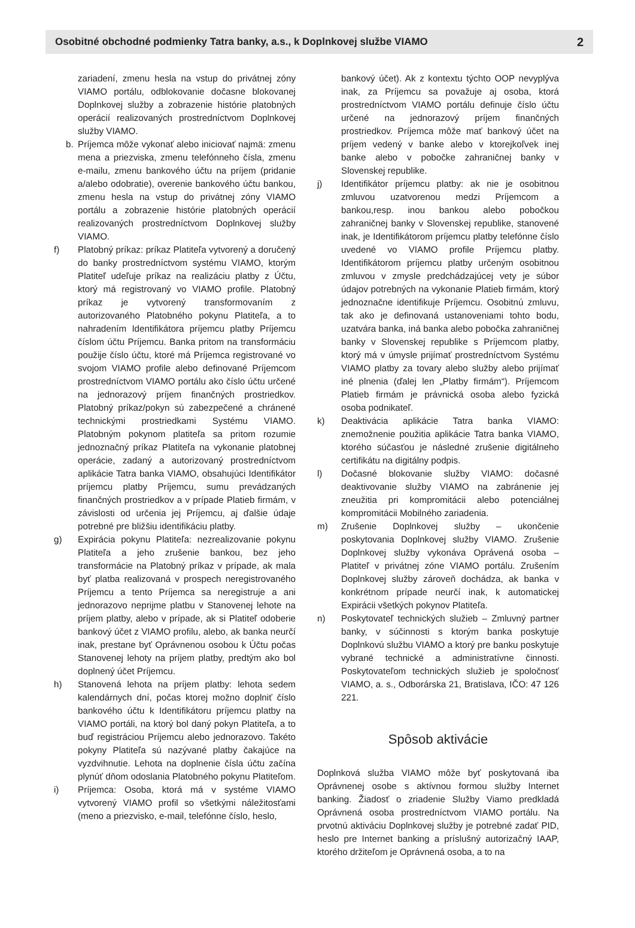Osobitné obchodné podmienky Tatra banky, a.s., k Doplnkovej službe VIAMO 2
zariadení, zmenu hesla na vstup do privátnej zóny VIAMO portálu, odblokovanie dočasne blokovanej Doplnkovej služby a zobrazenie histórie platobných operácií realizovaných prostredníctvom Doplnkovej služby VIAMO.
b. Príjemca môže vykonať alebo iniciovať najmä: zmenu mena a priezviska, zmenu telefónneho čísla, zmenu e-mailu, zmenu bankového účtu na príjem (pridanie a/alebo odobratie), overenie bankového účtu bankou, zmenu hesla na vstup do privátnej zóny VIAMO portálu a zobrazenie histórie platobných operácií realizovaných prostredníctvom Doplnkovej služby VIAMO.
f) Platobný príkaz: príkaz Platiteľa vytvorený a doručený do banky prostredníctvom systému VIAMO, ktorým Platiteľ udeľuje príkaz na realizáciu platby z Účtu, ktorý má registrovaný vo VIAMO profile. Platobný príkaz je vytvorený transformovaním z autorizovaného Platobného pokynu Platiteľa, a to nahradením Identifikátora príjemcu platby Príjemcu číslom účtu Príjemcu. Banka pritom na transformáciu použije číslo účtu, ktoré má Príjemca registrované vo svojom VIAMO profile alebo definované Príjemcom prostredníctvom VIAMO portálu ako číslo účtu určené na jednorazový príjem finančných prostriedkov. Platobný príkaz/pokyn sú zabezpečené a chránené technickými prostriedkami Systému VIAMO. Platobným pokynom platiteľa sa pritom rozumie jednoznačný príkaz Platiteľa na vykonanie platobnej operácie, zadaný a autorizovaný prostredníctvom aplikácie Tatra banka VIAMO, obsahujúci Identifikátor príjemcu platby Príjemcu, sumu prevádzaných finančných prostriedkov a v prípade Platieb firmám, v závislosti od určenia jej Príjemcu, aj ďalšie údaje potrebné pre bližšiu identifikáciu platby.
g) Expirácia pokynu Platiteľa: nezrealizovanie pokynu Platiteľa a jeho zrušenie bankou, bez jeho transformácie na Platobný príkaz v prípade, ak mala byť platba realizovaná v prospech neregistrovaného Príjemcu a tento Príjemca sa neregistruje a ani jednorazovo neprijme platbu v Stanovenej lehote na príjem platby, alebo v prípade, ak si Platiteľ odoberie bankový účet z VIAMO profilu, alebo, ak banka neurčí inak, prestane byť Oprávnenou osobou k Účtu počas Stanovenej lehoty na príjem platby, predtým ako bol doplnený účet Príjemcu.
h) Stanovená lehota na príjem platby: lehota sedem kalendárnych dní, počas ktorej možno doplniť číslo bankového účtu k Identifikátoru príjemcu platby na VIAMO portáli, na ktorý bol daný pokyn Platiteľa, a to buď registráciou Príjemcu alebo jednorazovo. Takéto pokyny Platiteľa sú nazývané platby čakajúce na vyzdvihnutie. Lehota na doplnenie čísla účtu začína plynúť dňom odoslania Platobného pokynu Platiteľom.
i) Príjemca: Osoba, ktorá má v systéme VIAMO vytvorený VIAMO profil so všetkými náležitosťami (meno a priezvisko, e-mail, telefónne číslo, heslo,
bankový účet). Ak z kontextu týchto OOP nevyplýva inak, za Príjemcu sa považuje aj osoba, ktorá prostredníctvom VIAMO portálu definuje číslo účtu určené na jednorazový príjem finančných prostriedkov. Príjemca môže mať bankový účet na príjem vedený v banke alebo v ktorejkoľvek inej banke alebo v pobočke zahraničnej banky v Slovenskej republike.
j) Identifikátor príjemcu platby: ak nie je osobitnou zmluvou uzatvorenou medzi Príjemcom a bankou,resp. inou bankou alebo pobočkou zahraničnej banky v Slovenskej republike, stanovené inak, je Identifikátorom príjemcu platby telefónne číslo uvedené vo VIAMO profile Príjemcu platby. Identifikátorom príjemcu platby určeným osobitnou zmluvou v zmysle predchádzajúcej vety je súbor údajov potrebných na vykonanie Platieb firmám, ktorý jednoznačne identifikuje Príjemcu. Osobitnú zmluvu, tak ako je definovaná ustanoveniami tohto bodu, uzatvára banka, iná banka alebo pobočka zahraničnej banky v Slovenskej republike s Príjemcom platby, ktorý má v úmysle prijímať prostredníctvom Systému VIAMO platby za tovary alebo služby alebo prijímať iné plnenia (ďalej len „Platby firmám“). Príjemcom Platieb firmám je právnická osoba alebo fyzická osoba podnikateľ.
k) Deaktivácia aplikácie Tatra banka VIAMO: znemožnenie použitia aplikácie Tatra banka VIAMO, ktorého súčasťou je následné zrušenie digitálneho certifikátu na digitálny podpis.
l) Dočasné blokovanie služby VIAMO: dočasné deaktivovanie služby VIAMO na zabránenie jej zneužitia pri kompromitácii alebo potenciálnej kompromitácii Mobilného zariadenia.
m) Zrušenie Doplnkovej služby – ukončenie poskytovania Doplnkovej služby VIAMO. Zrušenie Doplnkovej služby vykonáva Oprávená osoba – Platiteľ v privátnej zóne VIAMO portálu. Zrušením Doplnkovej služby zároveň dochádza, ak banka v konkrétnom prípade neurčí inak, k automatickej Expirácii všetkých pokynov Platiteľa.
n) Poskytovateľ technických služieb – Zmluvný partner banky, v súčinnosti s ktorým banka poskytuje Doplnkovú službu VIAMO a ktorý pre banku poskytuje vybrané technické a administratívne činnosti. Poskytovateľom technických služieb je spoločnosť VIAMO, a. s., Odborárska 21, Bratislava, IČO: 47 126 221.
Spôsob aktivácie
Doplnková služba VIAMO môže byť poskytovaná iba Oprávnenej osobe s aktívnou formou služby Internet banking. Žiadosť o zriadenie Služby Viamo predkladá Oprávnená osoba prostredníctvom VIAMO portálu. Na prvotnú aktiváciu Doplnkovej služby je potrebné zadať PID, heslo pre Internet banking a príslušný autorizačný IAAP, ktorého držiteľom je Oprávnená osoba, a to na